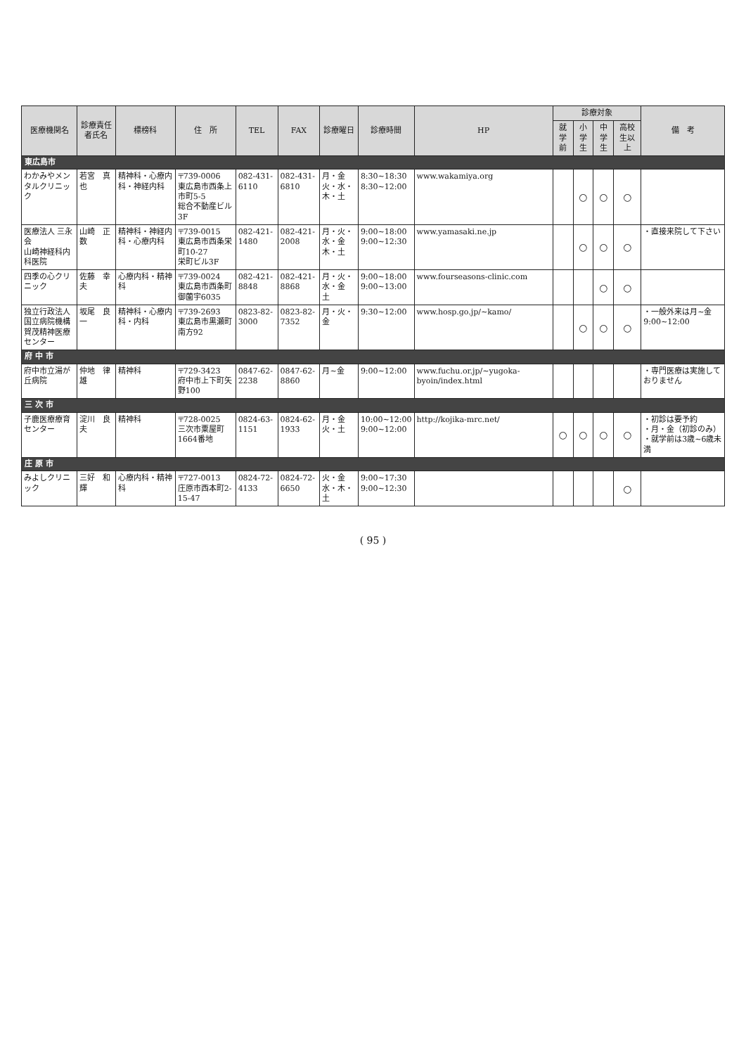| 医療機関名 | 診療責任者氏名 | 標榜科 | 住 所 | TEL | FAX | 診療曜日 | 診療時間 | HP | 診療対象 | | | | 備 考 |
| --- | --- | --- | --- | --- | --- | --- | --- | --- | --- | --- | --- | --- | --- |
| | | | | | | | | | 就学前 | 小学生 | 中学生 | 高校生以上 | |
| 東広島市 | | | | | | | | | | | | | |
| わかみやメンタルクリニック | 若宮 真也 | 精神科・心療内科・神経内科 | 〒739-0006 東広島市西条上市町5-5 総合不動産ビル3F | 082-431-6110 | 082-431-6810 | 月・金 火・水・木・土 | 8:30~18:30 8:30~12:00 | www.wakamiya.org | | ○ | ○ | ○ | |
| 医療法人 三永会 山崎神経科内科医院 | 山崎 正数 | 精神科・神経内科・心療内科 | 〒739-0015 東広島市西条栄町10-27 栄町ビル3F | 082-421-1480 | 082-421-2008 | 月・火・水・金 木・土 | 9:00~18:00 9:00~12:30 | www.yamasaki.ne.jp | | ○ | ○ | ○ | ・直接来院して下さい |
| 四季の心クリニック | 佐藤 幸夫 | 心療内科・精神科 | 〒739-0024 東広島市西条町御薗宇6035 | 082-421-8848 | 082-421-8868 | 月・火・水・金 土 | 9:00~18:00 9:00~13:00 | www.fourseasons-clinic.com | | | ○ | ○ | |
| 独立行政法人 国立病院機構 賀茂精神医療センター | 坂尾 良一 | 精神科・心療内科・内科 | 〒739-2693 東広島市黒瀬町南方92 | 0823-82-3000 | 0823-82-7352 | 月・火・金 | 9:30~12:00 | www.hosp.go.jp/~kamo/ | | ○ | ○ | ○ | ・一般外来は月~金 9:00~12:00 |
| 府 中 市 | | | | | | | | | | | | | |
| 府中市立湯が丘病院 | 仲地 律雄 | 精神科 | 〒729-3423 府中市上下町矢野100 | 0847-62-2238 | 0847-62-8860 | 月~金 | 9:00~12:00 | www.fuchu.or.jp/~yugoka-byoin/index.html | | | | | ・専門医療は実施しておりません |
| 三 次 市 | | | | | | | | | | | | | |
| 子鹿医療療育センター | 淀川 良夫 | 精神科 | 〒728-0025 三次市粟屋町1664番地 | 0824-63-1151 | 0824-62-1933 | 月・金 火・土 | 10:00~12:00 9:00~12:00 | http://kojika-mrc.net/ | ○ | ○ | ○ | ○ | ・初診は要予約 ・月・金（初診のみ） ・就学前は3歳~6歳未満 |
| 庄 原 市 | | | | | | | | | | | | | |
| みよしクリニック | 三好 和輝 | 心療内科・精神科 | 〒727-0013 庄原市西本町2-15-47 | 0824-72-4133 | 0824-72-6650 | 火・金 水・木・土 | 9:00~17:30 9:00~12:30 | | | | | ○ | |
( 95 )